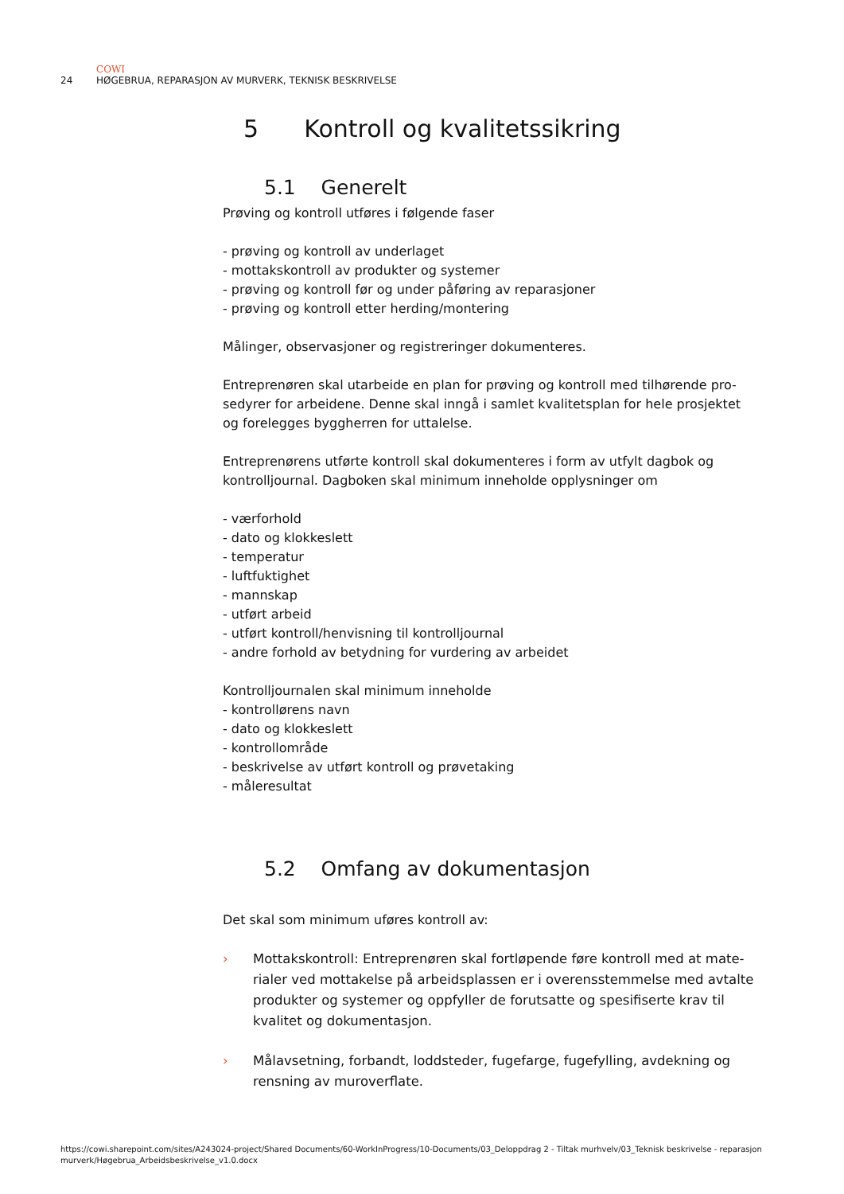COWI
24 HØGEBRUA, REPARASJON AV MURVERK, TEKNISK BESKRIVELSE
5 Kontroll og kvalitetssikring
5.1 Generelt
Prøving og kontroll utføres i følgende faser
- prøving og kontroll av underlaget
- mottakskontroll av produkter og systemer
- prøving og kontroll før og under påføring av reparasjoner
- prøving og kontroll etter herding/montering
Målinger, observasjoner og registreringer dokumenteres.
Entreprenøren skal utarbeide en plan for prøving og kontroll med tilhørende pro-sedyrer for arbeidene. Denne skal inngå i samlet kvalitetsplan for hele prosjektet og forelegges byggherren for uttalelse.
Entreprenørens utførte kontroll skal dokumenteres i form av utfylt dagbok og kontrolljournal. Dagboken skal minimum inneholde opplysninger om
- værforhold
- dato og klokkeslett
- temperatur
- luftfuktighet
- mannskap
- utført arbeid
- utført kontroll/henvisning til kontrolljournal
- andre forhold av betydning for vurdering av arbeidet
Kontrolljournalen skal minimum inneholde
- kontrollørens navn
- dato og klokkeslett
- kontrollområde
- beskrivelse av utført kontroll og prøvetaking
- måleresultat
5.2 Omfang av dokumentasjon
Det skal som minimum uføres kontroll av:
› Mottakskontroll: Entreprenøren skal fortløpende føre kontroll med at mate-rialer ved mottakelse på arbeidsplassen er i overensstemmelse med avtalte produkter og systemer og oppfyller de forutsatte og spesifiserte krav til kvalitet og dokumentasjon.
› Målavsetning, forbandt, loddsteder, fugefarge, fugefylling, avdekning og rensning av muroverflate.
https://cowi.sharepoint.com/sites/A243024-project/Shared Documents/60-WorkInProgress/10-Documents/03_Deloppdrag 2 - Tiltak murhvelv/03_Teknisk beskrivelse - reparasjon murverk/Høgebrua_Arbeidsbeskrivelse_v1.0.docx